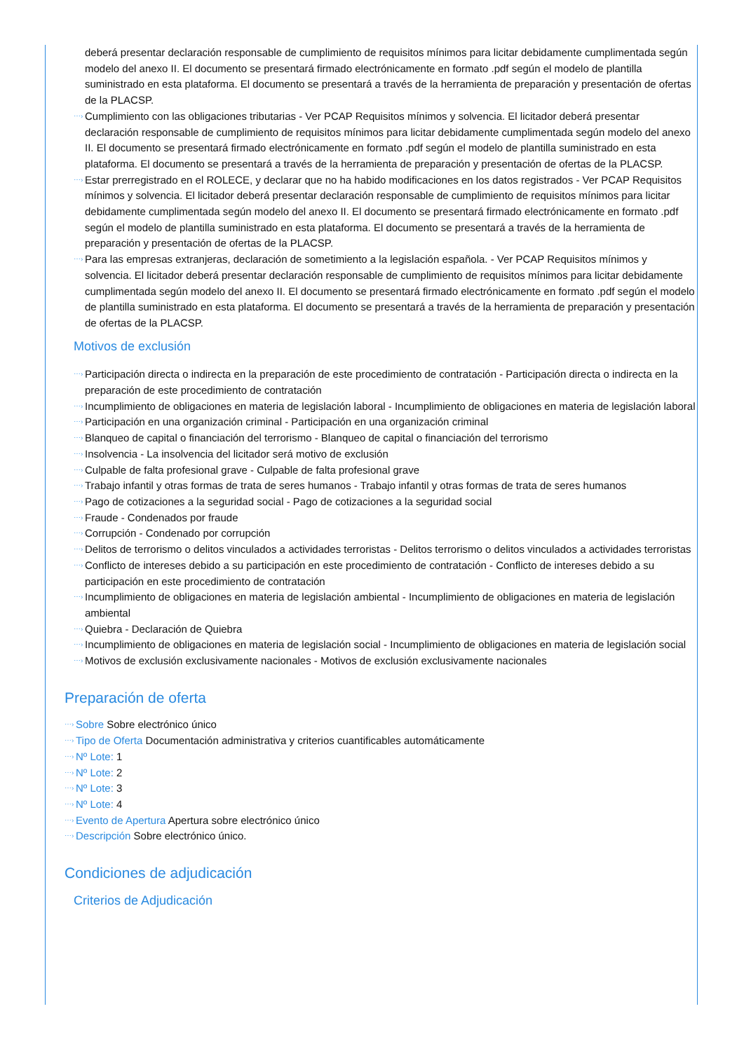deberá presentar declaración responsable de cumplimiento de requisitos mínimos para licitar debidamente cumplimentada según modelo del anexo II. El documento se presentará firmado electrónicamente en formato .pdf según el modelo de plantilla suministrado en esta plataforma. El documento se presentará a través de la herramienta de preparación y presentación de ofertas de la PLACSP.
⋯› Cumplimiento con las obligaciones tributarias - Ver PCAP Requisitos mínimos y solvencia. El licitador deberá presentar declaración responsable de cumplimiento de requisitos mínimos para licitar debidamente cumplimentada según modelo del anexo II. El documento se presentará firmado electrónicamente en formato .pdf según el modelo de plantilla suministrado en esta plataforma. El documento se presentará a través de la herramienta de preparación y presentación de ofertas de la PLACSP.
⋯› Estar prerregistrado en el ROLECE, y declarar que no ha habido modificaciones en los datos registrados - Ver PCAP Requisitos mínimos y solvencia. El licitador deberá presentar declaración responsable de cumplimiento de requisitos mínimos para licitar debidamente cumplimentada según modelo del anexo II. El documento se presentará firmado electrónicamente en formato .pdf según el modelo de plantilla suministrado en esta plataforma. El documento se presentará a través de la herramienta de preparación y presentación de ofertas de la PLACSP.
⋯› Para las empresas extranjeras, declaración de sometimiento a la legislación española. - Ver PCAP Requisitos mínimos y solvencia. El licitador deberá presentar declaración responsable de cumplimiento de requisitos mínimos para licitar debidamente cumplimentada según modelo del anexo II. El documento se presentará firmado electrónicamente en formato .pdf según el modelo de plantilla suministrado en esta plataforma. El documento se presentará a través de la herramienta de preparación y presentación de ofertas de la PLACSP.
Motivos de exclusión
⋯› Participación directa o indirecta en la preparación de este procedimiento de contratación - Participación directa o indirecta en la preparación de este procedimiento de contratación
⋯› Incumplimiento de obligaciones en materia de legislación laboral - Incumplimiento de obligaciones en materia de legislación laboral
⋯› Participación en una organización criminal - Participación en una organización criminal
⋯› Blanqueo de capital o financiación del terrorismo - Blanqueo de capital o financiación del terrorismo
⋯› Insolvencia - La insolvencia del licitador será motivo de exclusión
⋯› Culpable de falta profesional grave - Culpable de falta profesional grave
⋯› Trabajo infantil y otras formas de trata de seres humanos - Trabajo infantil y otras formas de trata de seres humanos
⋯› Pago de cotizaciones a la seguridad social - Pago de cotizaciones a la seguridad social
⋯› Fraude - Condenados por fraude
⋯› Corrupción - Condenado por corrupción
⋯› Delitos de terrorismo o delitos vinculados a actividades terroristas - Delitos terrorismo o delitos vinculados a actividades terroristas
⋯› Conflicto de intereses debido a su participación en este procedimiento de contratación - Conflicto de intereses debido a su participación en este procedimiento de contratación
⋯› Incumplimiento de obligaciones en materia de legislación ambiental - Incumplimiento de obligaciones en materia de legislación ambiental
⋯› Quiebra - Declaración de Quiebra
⋯› Incumplimiento de obligaciones en materia de legislación social - Incumplimiento de obligaciones en materia de legislación social
⋯› Motivos de exclusión exclusivamente nacionales - Motivos de exclusión exclusivamente nacionales
Preparación de oferta
⋯› Sobre Sobre electrónico único
⋯› Tipo de Oferta Documentación administrativa y criterios cuantificables automáticamente
⋯› Nº Lote: 1
⋯› Nº Lote: 2
⋯› Nº Lote: 3
⋯› Nº Lote: 4
⋯› Evento de Apertura Apertura sobre electrónico único
⋯› Descripción Sobre electrónico único.
Condiciones de adjudicación
Criterios de Adjudicación